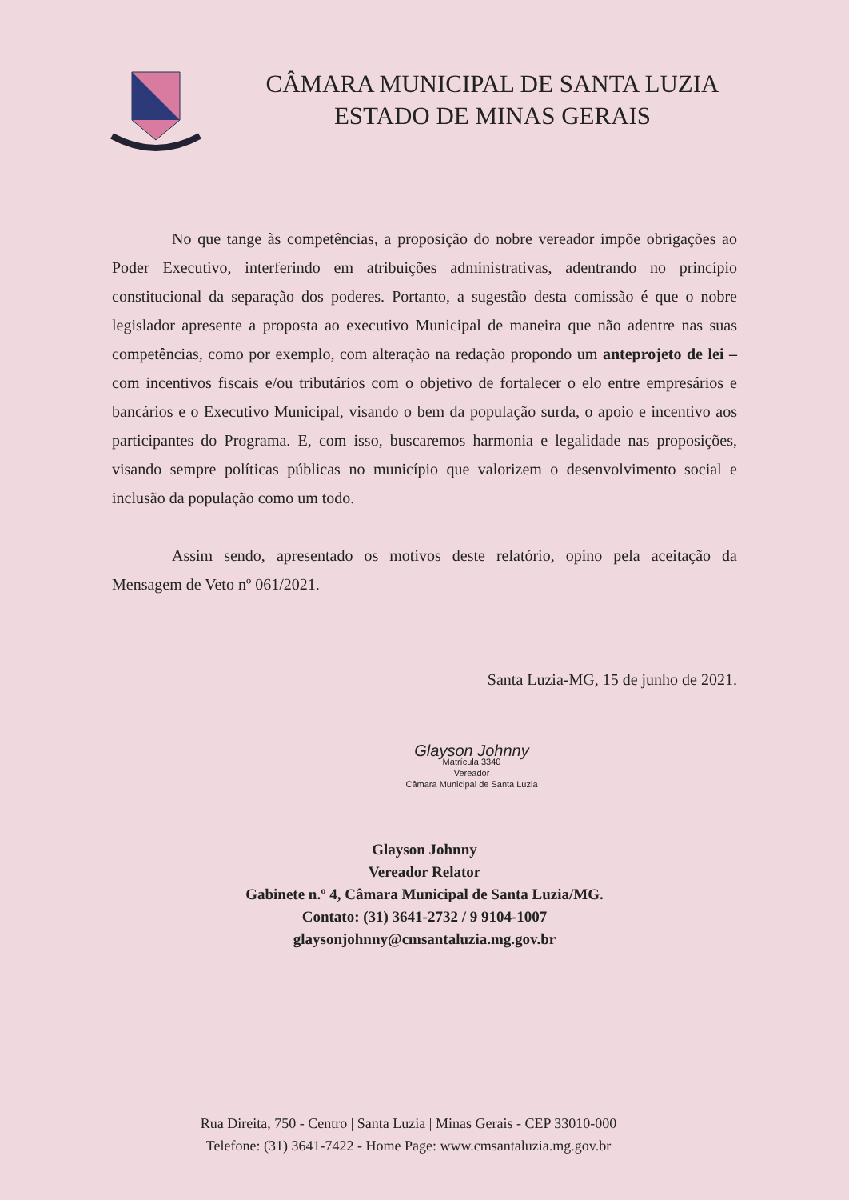CÂMARA MUNICIPAL DE SANTA LUZIA
ESTADO DE MINAS GERAIS
No que tange às competências, a proposição do nobre vereador impõe obrigações ao Poder Executivo, interferindo em atribuições administrativas, adentrando no princípio constitucional da separação dos poderes. Portanto, a sugestão desta comissão é que o nobre legislador apresente a proposta ao executivo Municipal de maneira que não adentre nas suas competências, como por exemplo, com alteração na redação propondo um anteprojeto de lei – com incentivos fiscais e/ou tributários com o objetivo de fortalecer o elo entre empresários e bancários e o Executivo Municipal, visando o bem da população surda, o apoio e incentivo aos participantes do Programa. E, com isso, buscaremos harmonia e legalidade nas proposições, visando sempre políticas públicas no município que valorizem o desenvolvimento social e inclusão da população como um todo.
Assim sendo, apresentado os motivos deste relatório, opino pela aceitação da Mensagem de Veto nº 061/2021.
Santa Luzia-MG, 15 de junho de 2021.
Glayson Johnny
Matrícula 3340
Vereador
Câmara Municipal de Santa Luzia
Glayson Johnny
Vereador Relator
Gabinete n.º 4, Câmara Municipal de Santa Luzia/MG.
Contato: (31) 3641-2732 / 9 9104-1007
glaysonjohnny@cmsantaluzia.mg.gov.br
Rua Direita, 750 - Centro | Santa Luzia | Minas Gerais - CEP 33010-000
Telefone: (31) 3641-7422 - Home Page: www.cmsantaluzia.mg.gov.br